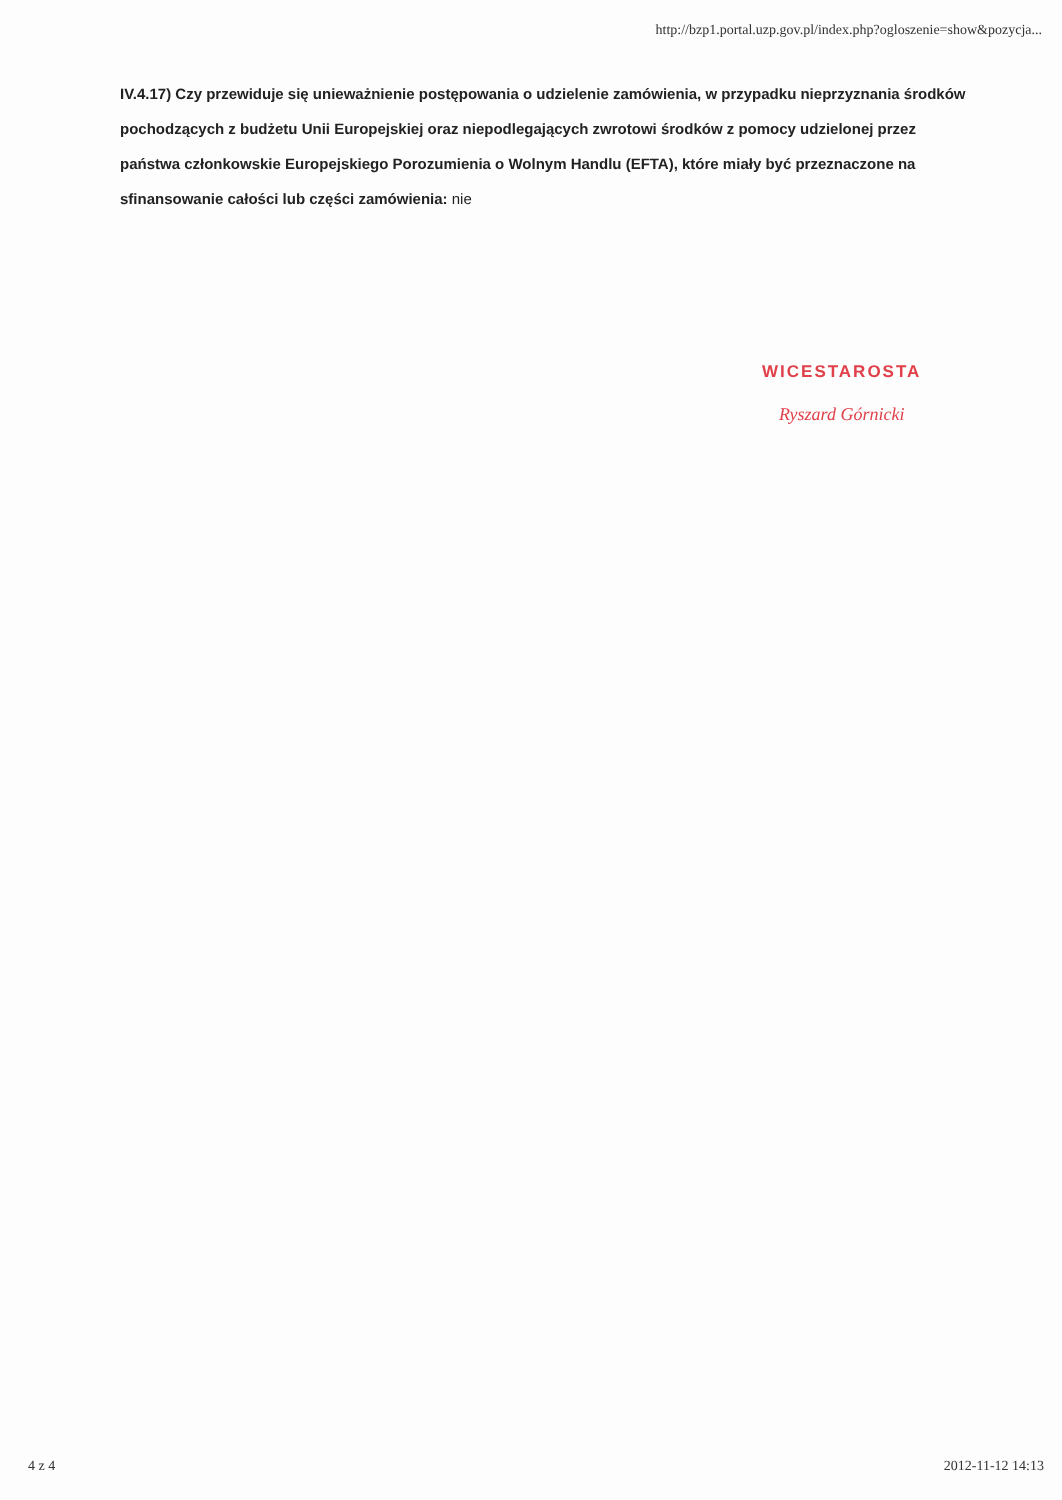http://bzp1.portal.uzp.gov.pl/index.php?ogloszenie=show&pozycja...
IV.4.17) Czy przewiduje się unieważnienie postępowania o udzielenie zamówienia, w przypadku nieprzyznania środków pochodzących z budżetu Unii Europejskiej oraz niepodlegających zwrotowi środków z pomocy udzielonej przez państwa członkowskie Europejskiego Porozumienia o Wolnym Handlu (EFTA), które miały być przeznaczone na sfinansowanie całości lub części zamówienia: nie
WICESTAROSTA
Ryszard Górnicki
4 z 4 2012-11-12 14:13